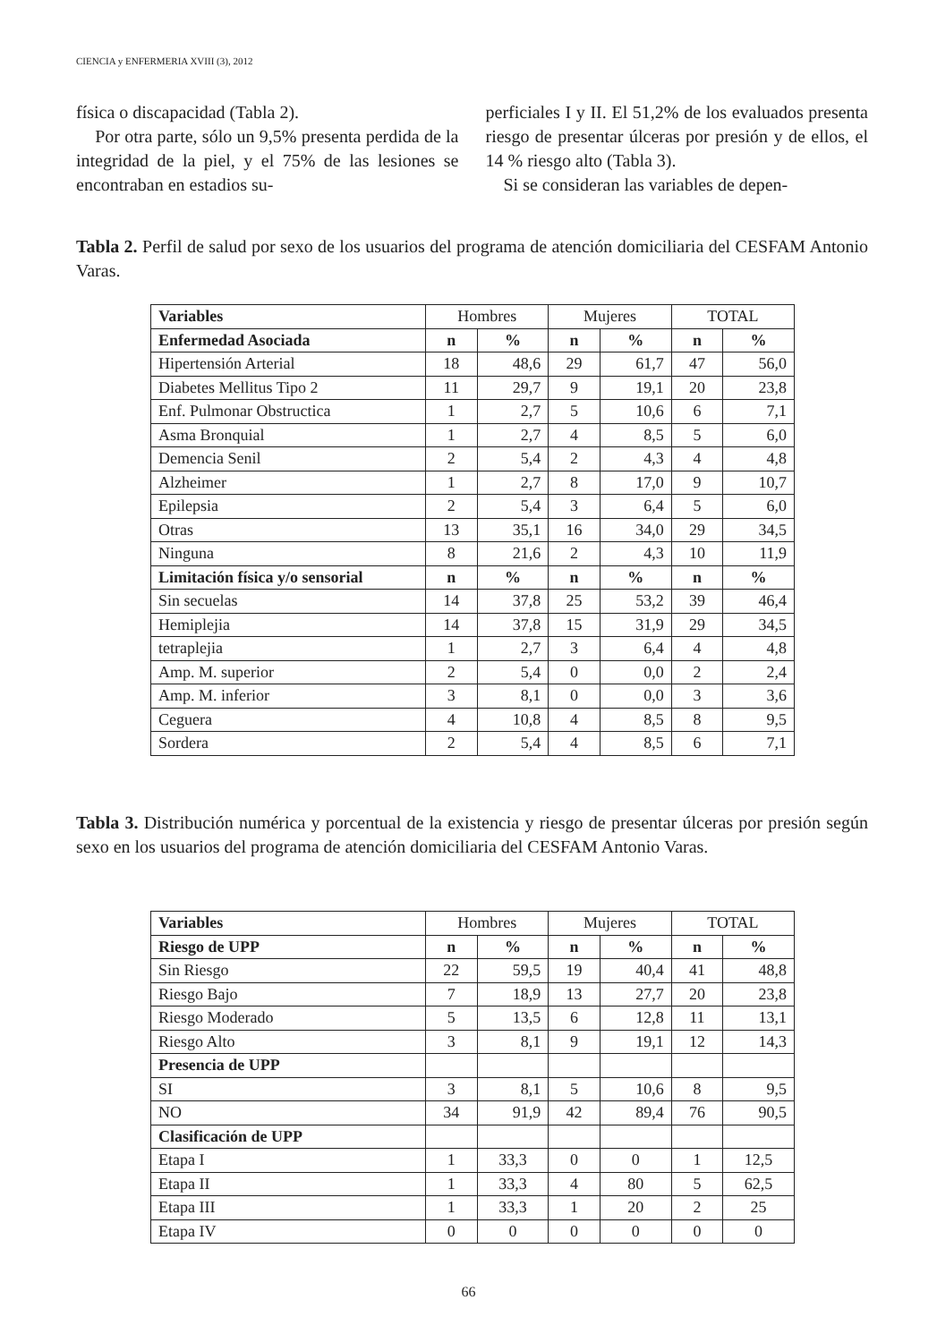CIENCIA y ENFERMERIA XVIII (3), 2012
física o discapacidad (Tabla 2).
Por otra parte, sólo un 9,5% presenta perdida de la integridad de la piel, y el 75% de las lesiones se encontraban en estadios su-
perficiales I y II. El 51,2% de los evaluados presenta riesgo de presentar úlceras por presión y de ellos, el 14 % riesgo alto (Tabla 3).
Si se consideran las variables de depen-
Tabla 2. Perfil de salud por sexo de los usuarios del programa de atención domiciliaria del CESFAM Antonio Varas.
| Variables | Hombres | | Mujeres | | TOTAL | |
| --- | --- | --- | --- | --- | --- | --- |
| Enfermedad Asociada | n | % | n | % | n | % |
| Hipertensión Arterial | 18 | 48,6 | 29 | 61,7 | 47 | 56,0 |
| Diabetes Mellitus Tipo 2 | 11 | 29,7 | 9 | 19,1 | 20 | 23,8 |
| Enf. Pulmonar Obstructica | 1 | 2,7 | 5 | 10,6 | 6 | 7,1 |
| Asma Bronquial | 1 | 2,7 | 4 | 8,5 | 5 | 6,0 |
| Demencia Senil | 2 | 5,4 | 2 | 4,3 | 4 | 4,8 |
| Alzheimer | 1 | 2,7 | 8 | 17,0 | 9 | 10,7 |
| Epilepsia | 2 | 5,4 | 3 | 6,4 | 5 | 6,0 |
| Otras | 13 | 35,1 | 16 | 34,0 | 29 | 34,5 |
| Ninguna | 8 | 21,6 | 2 | 4,3 | 10 | 11,9 |
| Limitación física y/o sensorial | n | % | n | % | n | % |
| Sin secuelas | 14 | 37,8 | 25 | 53,2 | 39 | 46,4 |
| Hemiplejia | 14 | 37,8 | 15 | 31,9 | 29 | 34,5 |
| tetraplejia | 1 | 2,7 | 3 | 6,4 | 4 | 4,8 |
| Amp. M. superior | 2 | 5,4 | 0 | 0,0 | 2 | 2,4 |
| Amp. M. inferior | 3 | 8,1 | 0 | 0,0 | 3 | 3,6 |
| Ceguera | 4 | 10,8 | 4 | 8,5 | 8 | 9,5 |
| Sordera | 2 | 5,4 | 4 | 8,5 | 6 | 7,1 |
Tabla 3. Distribución numérica y porcentual de la existencia y riesgo de presentar úlceras por presión según sexo en los usuarios del programa de atención domiciliaria del CESFAM Antonio Varas.
| Variables | Hombres | | Mujeres | | TOTAL | |
| --- | --- | --- | --- | --- | --- | --- |
| Riesgo de UPP | n | % | n | % | n | % |
| Sin Riesgo | 22 | 59,5 | 19 | 40,4 | 41 | 48,8 |
| Riesgo Bajo | 7 | 18,9 | 13 | 27,7 | 20 | 23,8 |
| Riesgo Moderado | 5 | 13,5 | 6 | 12,8 | 11 | 13,1 |
| Riesgo Alto | 3 | 8,1 | 9 | 19,1 | 12 | 14,3 |
| Presencia de UPP | | | | | | |
| SI | 3 | 8,1 | 5 | 10,6 | 8 | 9,5 |
| NO | 34 | 91,9 | 42 | 89,4 | 76 | 90,5 |
| Clasificación de UPP | | | | | | |
| Etapa I | 1 | 33,3 | 0 | 0 | 1 | 12,5 |
| Etapa II | 1 | 33,3 | 4 | 80 | 5 | 62,5 |
| Etapa III | 1 | 33,3 | 1 | 20 | 2 | 25 |
| Etapa IV | 0 | 0 | 0 | 0 | 0 | 0 |
66